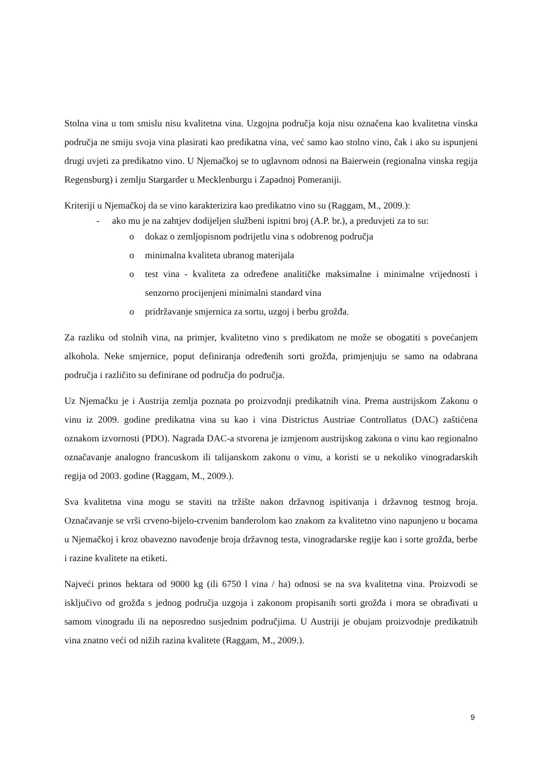Stolna vina u tom smislu nisu kvalitetna vina. Uzgojna područja koja nisu označena kao kvalitetna vinska područja ne smiju svoja vina plasirati kao predikatna vina, već samo kao stolno vino, čak i ako su ispunjeni drugi uvjeti za predikatno vino. U Njemačkoj se to uglavnom odnosi na Baierwein (regionalna vinska regija Regensburg) i zemlju Stargarder u Mecklenburgu i Zapadnoj Pomeraniji.
Kriteriji u Njemačkoj da se vino karakterizira kao predikatno vino su (Raggam, M., 2009.):
- ako mu je na zahtjev dodijeljen službeni ispitni broj (A.P. br.), a preduvjeti za to su:
o dokaz o zemljopisnom podrijetlu vina s odobrenog područja
o minimalna kvaliteta ubranog materijala
o test vina - kvaliteta za određene analitičke maksimalne i minimalne vrijednosti i senzorno procijenjeni minimalni standard vina
o pridržavanje smjernica za sortu, uzgoj i berbu grožđa.
Za razliku od stolnih vina, na primjer, kvalitetno vino s predikatom ne može se obogatiti s povećanjem alkohola. Neke smjernice, poput definiranja određenih sorti grožđa, primjenjuju se samo na odabrana područja i različito su definirane od područja do područja.
Uz Njemačku je i Austrija zemlja poznata po proizvodnji predikatnih vina. Prema austrijskom Zakonu o vinu iz 2009. godine predikatna vina su kao i vina Districtus Austriae Controllatus (DAC) zaštićena oznakom izvornosti (PDO). Nagrada DAC-a stvorena je izmjenom austrijskog zakona o vinu kao regionalno označavanje analogno francuskom ili talijanskom zakonu o vinu, a koristi se u nekoliko vinogradarskih regija od 2003. godine (Raggam, M., 2009.).
Sva kvalitetna vina mogu se staviti na tržište nakon državnog ispitivanja i državnog testnog broja. Označavanje se vrši crveno-bijelo-crvenim banderolom kao znakom za kvalitetno vino napunjeno u bocama u Njemačkoj i kroz obavezno navođenje broja državnog testa, vinogradarske regije kao i sorte grožđa, berbe i razine kvalitete na etiketi.
Najveći prinos hektara od 9000 kg (ili 6750 l vina / ha) odnosi se na sva kvalitetna vina. Proizvodi se isključivo od grožđa s jednog područja uzgoja i zakonom propisanih sorti grožđa i mora se obrađivati u samom vinogradu ili na neposredno susjednim područjima. U Austriji je obujam proizvodnje predikatnih vina znatno veći od nižih razina kvalitete (Raggam, M., 2009.).
9